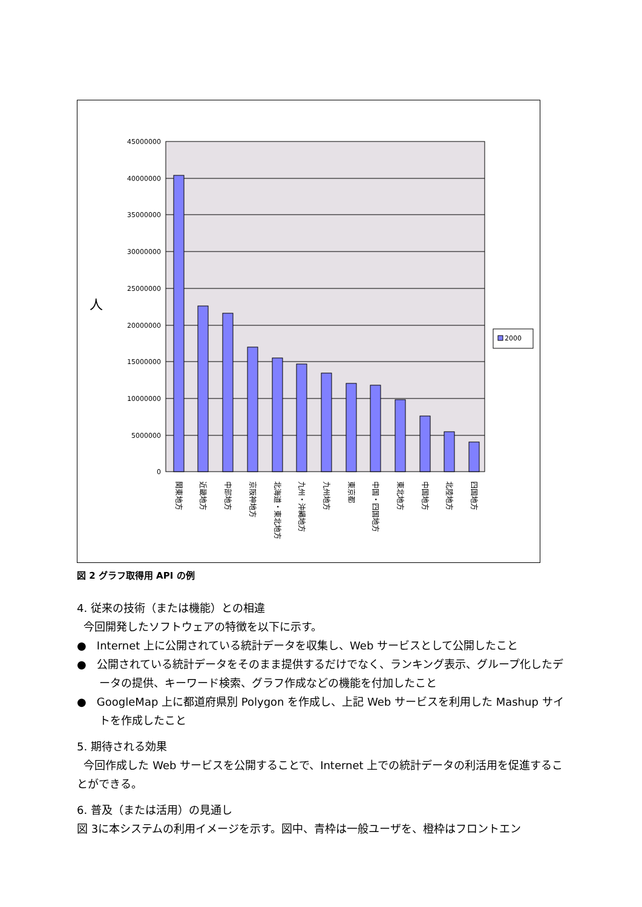45000000
40000000
35000000
30000000
25000000
20000000
15000000
10000000
5000000
0
人
関東地方
近畿地方
中部地方
京阪神地方
北海道・東北地方
九州・沖縄地方
九州地方
東京都
中国・四国地方
東北地方
中国地方
北陸地方
四国地方
2000
図 2 グラフ取得用 API の例
4. 従来の技術（または機能）との相違
今回開発したソフトウェアの特徴を以下に示す。
● Internet 上に公開されている統計データを収集し、Web サービスとして公開したこと
● 公開されている統計データをそのまま提供するだけでなく、ランキング表示、グループ化したデータの提供、キーワード検索、グラフ作成などの機能を付加したこと
● GoogleMap 上に都道府県別 Polygon を作成し、上記 Web サービスを利用した Mashup サイトを作成したこと
5. 期待される効果
今回作成した Web サービスを公開することで、Internet 上での統計データの利活用を促進することができる。
6. 普及（または活用）の見通し
図 3に本システムの利用イメージを示す。図中、青枠は一般ユーザを、橙枠はフロントエン